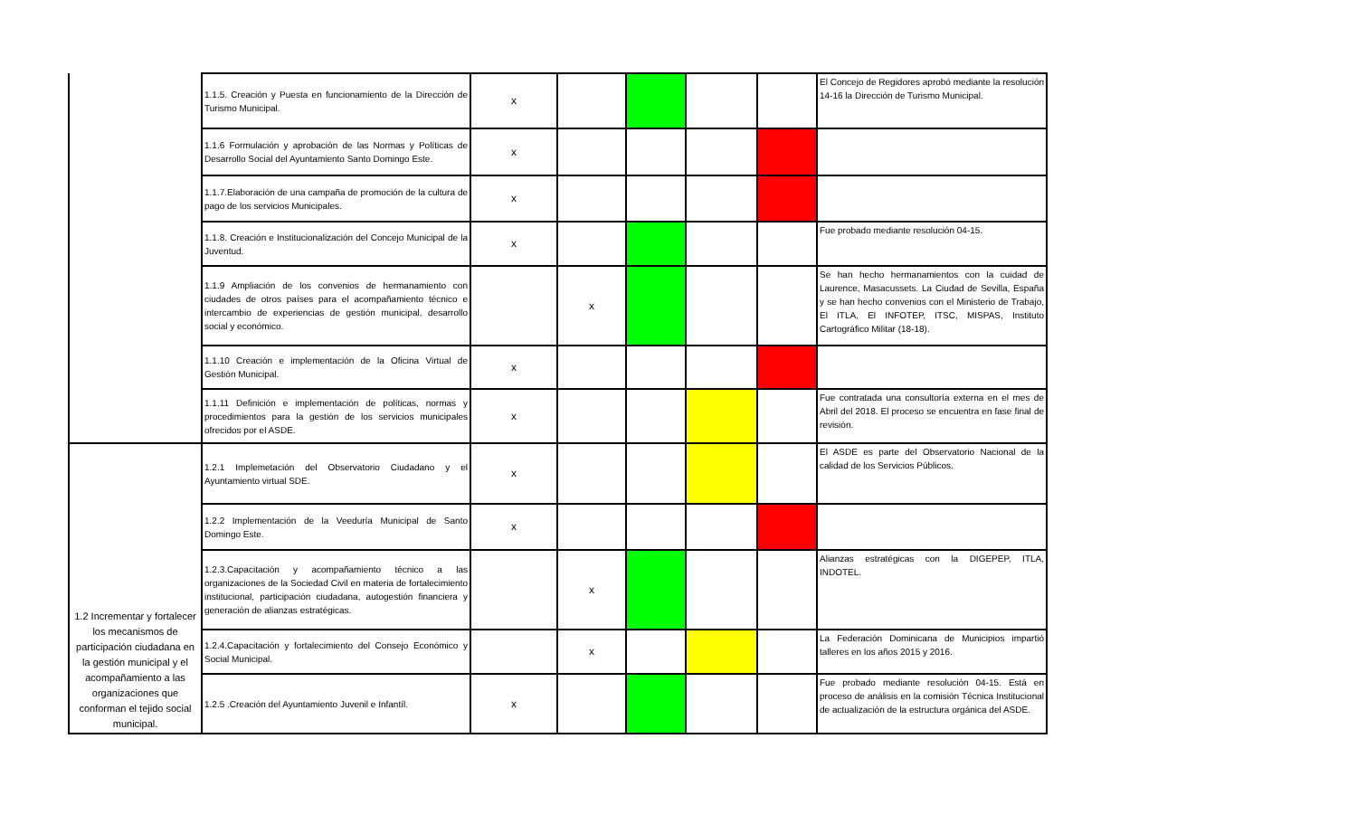| | 1.1.5. Creación y Puesta en funcionamiento de la Dirección de Turismo Municipal. | x | | | | | El Concejo de Regidores aprobó mediante la resolución 14-16 la Dirección de Turismo Municipal. |
| | 1.1.6 Formulación y aprobación de las Normas y Políticas de Desarrollo Social del Ayuntamiento Santo Domingo Este. | x | | | | | |
| | 1.1.7.Elaboración de una campaña de promoción de la cultura de pago de los servicios Municipales. | x | | | | | |
| | 1.1.8. Creación e Institucionalización del Concejo Municipal de la Juventud. | x | | | | | Fue probado mediante resolución 04-15. |
| | 1.1.9 Ampliación de los convenios de hermanamiento con ciudades de otros países para el acompañamiento técnico e intercambio de experiencias de gestión municipal, desarrollo social y económico. | | x | | | | Se han hecho hermanamientos con la cuidad de Laurence, Masacussets. La Ciudad de Sevilla, España y se han hecho convenios con el Ministerio de Trabajo, El ITLA, El INFOTEP, ITSC, MISPAS, Instituto Cartográfico Militar (18-18). |
| | 1.1.10 Creación e implementación de la Oficina Virtual de Gestión Municipal. | x | | | | | |
| | 1.1.11 Definición e implementación de políticas, normas y procedimientos para la gestión de los servicios municipales ofrecidos por el ASDE. | x | | | | | Fue contratada una consultoría externa en el mes de Abril del 2018. El proceso se encuentra en fase final de revisión. |
| 1.2 Incrementar y fortalecer los mecanismos de participación ciudadana en la gestión municipal y el acompañamiento a las organizaciones que conforman el tejido social municipal. | 1.2.1 Implemetación del Observatorio Ciudadano y el Ayuntamiento virtual SDE. | x | | | | | El ASDE es parte del Observatorio Nacional de la calidad de los Servicios Públicos. |
| | 1.2.2 Implementación de la Veeduría Municipal de Santo Domingo Este. | x | | | | | |
| | 1.2.3.Capacitación y acompañamiento técnico a las organizaciones de la Sociedad Civil en materia de fortalecimiento institucional, participación ciudadana, autogestión financiera y generación de alianzas estratégicas. | | x | | | | Alianzas estratégicas con la DIGEPEP, ITLA, INDOTEL. |
| | 1.2.4.Capacitación y fortalecimiento del Consejo Económico y Social Municipal. | | x | | | | La Federación Dominicana de Municipios impartió talleres en los años 2015 y 2016. |
| | 1.2.5 .Creación del Ayuntamiento Juvenil e Infantíl. | x | | | | | Fue probado mediante resolución 04-15. Está en proceso de análisis en la comisión Técnica Institucional de actualización de la estructura orgánica del ASDE. |